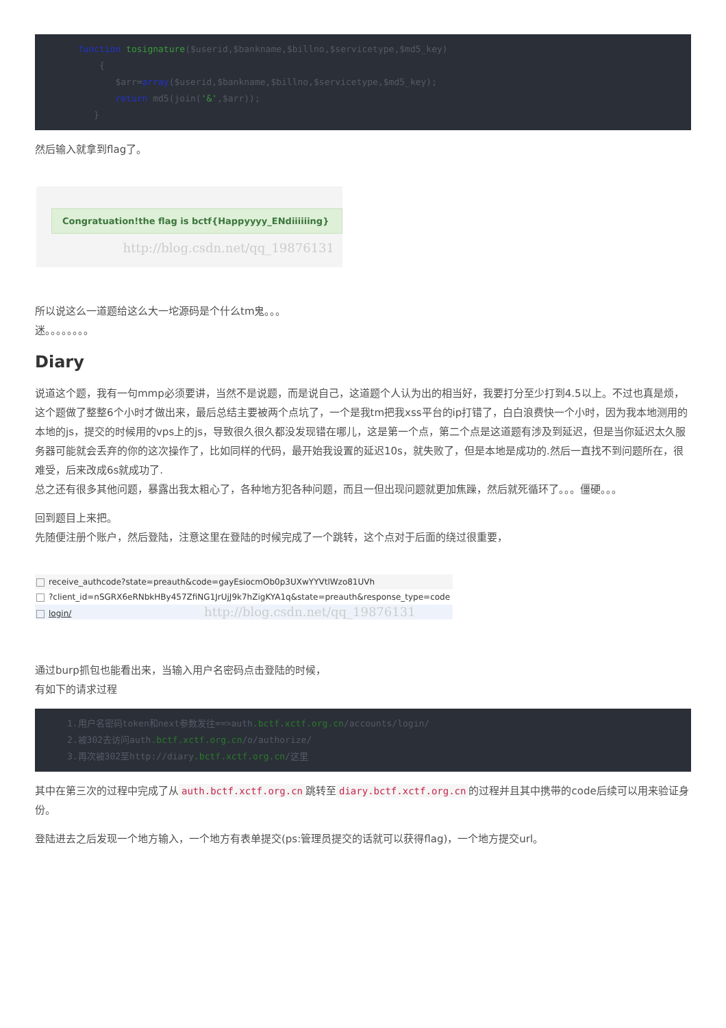function tosignature($userid,$bankname,$billno,$servicetype,$md5_key)
            {
               $arr=array($userid,$bankname,$billno,$servicetype,$md5_key);
               return md5(join('&',$arr));
           }
然后输入就拿到flag了。
Congratuation!the flag is bctf{Happyyyy_ENdiiiiiing}
http://blog.csdn.net/qq_19876131
所以说这么一道题给这么大一坨源码是个什么tm鬼。。。
迷。。。。。。。。
Diary
说道这个题，我有一句mmp必须要讲，当然不是说题，而是说自己，这道题个人认为出的相当好，我要打分至少打到4.5以上。不过也真是烦，这个题做了整整6个小时才做出来，最后总结主要被两个点坑了，一个是我tm把我xss平台的ip打错了，白白浪费快一个小时，因为我本地测用的本地的js，提交的时候用的vps上的js，导致很久很久都没发现错在哪儿，这是第一个点，第二个点是这道题有涉及到延迟，但是当你延迟太久服务器可能就会丢弃的你的这次操作了，比如同样的代码，最开始我设置的延迟10s，就失败了，但是本地是成功的.然后一直找不到问题所在，很难受，后来改成6s就成功了.
总之还有很多其他问题，暴露出我太粗心了，各种地方犯各种问题，而且一但出现问题就更加焦躁，然后就死循环了。。。僵硬。。。
回到题目上来把。
先随便注册个账户，然后登陆，注意这里在登陆的时候完成了一个跳转，这个点对于后面的绕过很重要，
receive_authcode?state=preauth&code=gayEsiocmOb0p3UXwYYVtlWzo81UVh
?client_id=nSGRX6eRNbkHBy457ZfiNG1JrUjJ9k7hZigKYA1q&state=preauth&response_type=code
login/ http://blog.csdn.net/qq_19876131
通过burp抓包也能看出来，当输入用户名密码点击登陆的时候，
有如下的请求过程
      1.用户名密码token和next参数发往==>auth.bctf.xctf.org.cn/accounts/login/
      2.被302去访问auth.bctf.xctf.org.cn/o/authorize/
      3.再次被302至http://diary.bctf.xctf.org.cn/这里
其中在第三次的过程中完成了从 auth.bctf.xctf.org.cn 跳转至 diary.bctf.xctf.org.cn 的过程并且其中携带的code后续可以用来验证身份。
登陆进去之后发现一个地方输入，一个地方有表单提交(ps:管理员提交的话就可以获得flag)，一个地方提交url。